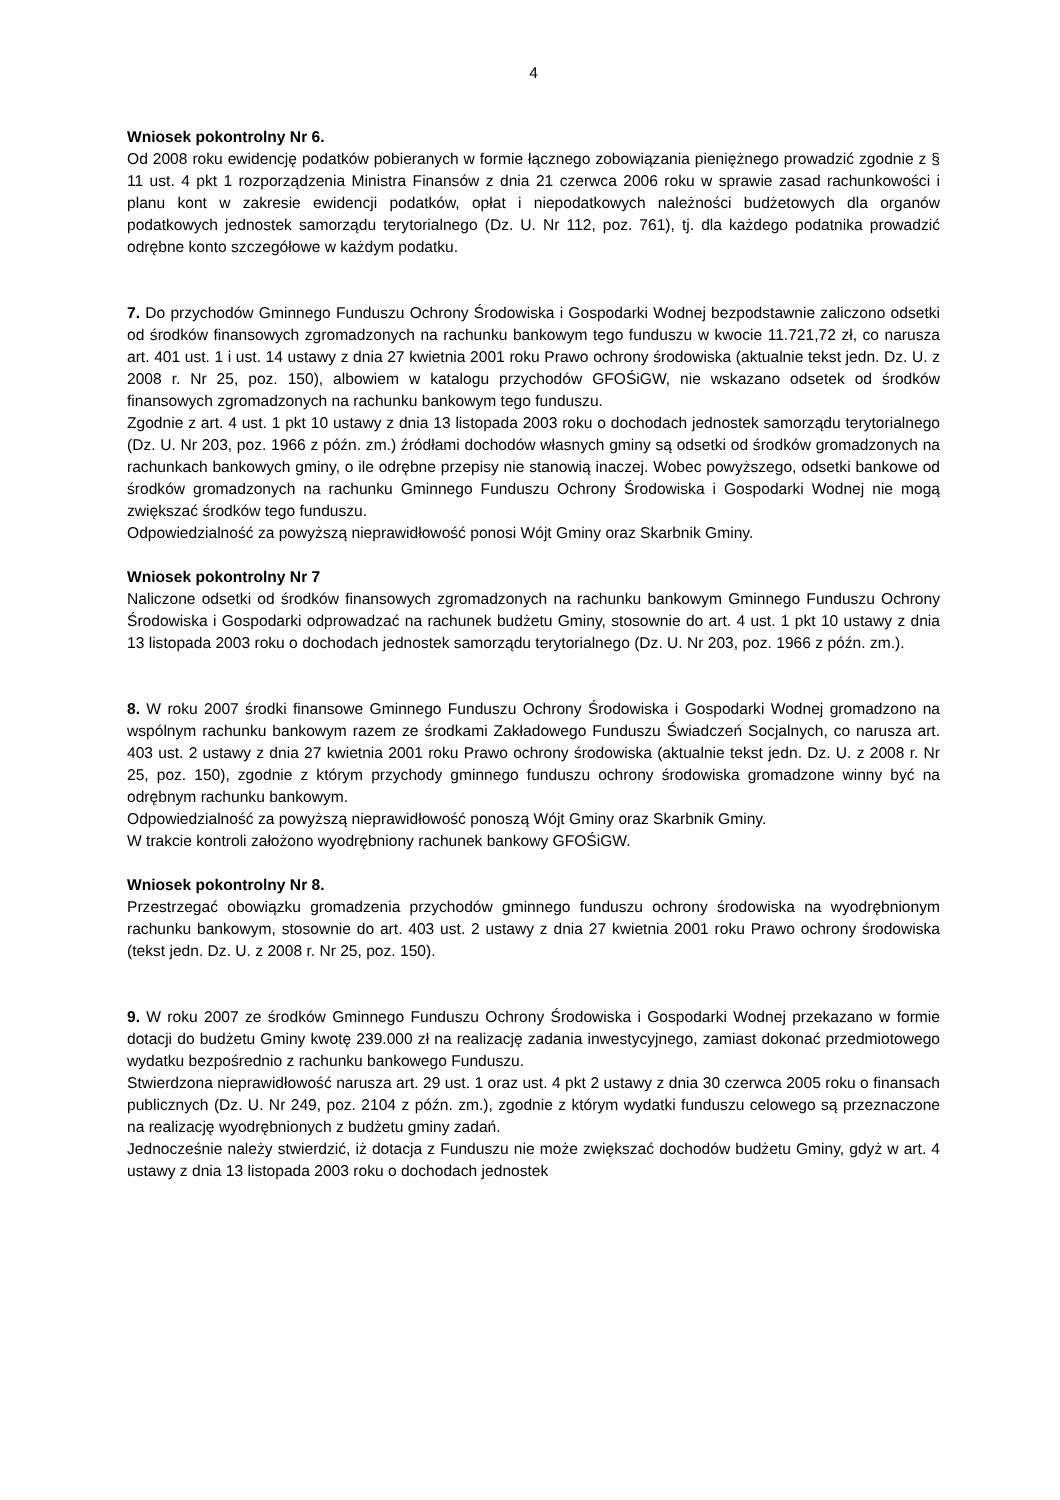4
Wniosek pokontrolny Nr 6.
Od 2008 roku ewidencję podatków pobieranych w formie łącznego zobowiązania pieniężnego prowadzić zgodnie z § 11 ust. 4 pkt 1 rozporządzenia Ministra Finansów z dnia 21 czerwca 2006 roku w sprawie zasad rachunkowości i planu kont w zakresie ewidencji podatków, opłat i niepodatkowych należności budżetowych dla organów podatkowych jednostek samorządu terytorialnego (Dz. U. Nr 112, poz. 761), tj. dla każdego podatnika prowadzić odrębne konto szczegółowe w każdym podatku.
7. Do przychodów Gminnego Funduszu Ochrony Środowiska i Gospodarki Wodnej bezpodstawnie zaliczono odsetki od środków finansowych zgromadzonych na rachunku bankowym tego funduszu w kwocie 11.721,72 zł, co narusza art. 401 ust. 1 i ust. 14 ustawy z dnia 27 kwietnia 2001 roku Prawo ochrony środowiska (aktualnie tekst jedn. Dz. U. z 2008 r. Nr 25, poz. 150), albowiem w katalogu przychodów GFOŚiGW, nie wskazano odsetek od środków finansowych zgromadzonych na rachunku bankowym tego funduszu.
Zgodnie z art. 4 ust. 1 pkt 10 ustawy z dnia 13 listopada 2003 roku o dochodach jednostek samorządu terytorialnego (Dz. U. Nr 203, poz. 1966 z późn. zm.) źródłami dochodów własnych gminy są odsetki od środków gromadzonych na rachunkach bankowych gminy, o ile odrębne przepisy nie stanowią inaczej. Wobec powyższego, odsetki bankowe od środków gromadzonych na rachunku Gminnego Funduszu Ochrony Środowiska i Gospodarki Wodnej nie mogą zwiększać środków tego funduszu.
Odpowiedzialność za powyższą nieprawidłowość ponosi Wójt Gminy oraz Skarbnik Gminy.
Wniosek pokontrolny Nr 7
Naliczone odsetki od środków finansowych zgromadzonych na rachunku bankowym Gminnego Funduszu Ochrony Środowiska i Gospodarki odprowadzać na rachunek budżetu Gminy, stosownie do art. 4 ust. 1 pkt 10 ustawy z dnia 13 listopada 2003 roku o dochodach jednostek samorządu terytorialnego (Dz. U. Nr 203, poz. 1966 z późn. zm.).
8. W roku 2007 środki finansowe Gminnego Funduszu Ochrony Środowiska i Gospodarki Wodnej gromadzono na wspólnym rachunku bankowym razem ze środkami Zakładowego Funduszu Świadczeń Socjalnych, co narusza art. 403 ust. 2 ustawy z dnia 27 kwietnia 2001 roku Prawo ochrony środowiska (aktualnie tekst jedn. Dz. U. z 2008 r. Nr 25, poz. 150), zgodnie z którym przychody gminnego funduszu ochrony środowiska gromadzone winny być na odrębnym rachunku bankowym.
Odpowiedzialność za powyższą nieprawidłowość ponoszą Wójt Gminy oraz Skarbnik Gminy.
W trakcie kontroli założono wyodrębniony rachunek bankowy GFOŚiGW.
Wniosek pokontrolny Nr 8.
Przestrzegać obowiązku gromadzenia przychodów gminnego funduszu ochrony środowiska na wyodrębnionym rachunku bankowym, stosownie do art. 403 ust. 2 ustawy z dnia 27 kwietnia 2001 roku Prawo ochrony środowiska (tekst jedn. Dz. U. z 2008 r. Nr 25, poz. 150).
9. W roku 2007 ze środków Gminnego Funduszu Ochrony Środowiska i Gospodarki Wodnej przekazano w formie dotacji do budżetu Gminy kwotę 239.000 zł na realizację zadania inwestycyjnego, zamiast dokonać przedmiotowego wydatku bezpośrednio z rachunku bankowego Funduszu.
Stwierdzona nieprawidłowość narusza art. 29 ust. 1 oraz ust. 4 pkt 2 ustawy z dnia 30 czerwca 2005 roku o finansach publicznych (Dz. U. Nr 249, poz. 2104 z późn. zm.), zgodnie z którym wydatki funduszu celowego są przeznaczone na realizację wyodrębnionych z budżetu gminy zadań.
Jednocześnie należy stwierdzić, iż dotacja z Funduszu nie może zwiększać dochodów budżetu Gminy, gdyż w art. 4 ustawy z dnia 13 listopada 2003 roku o dochodach jednostek